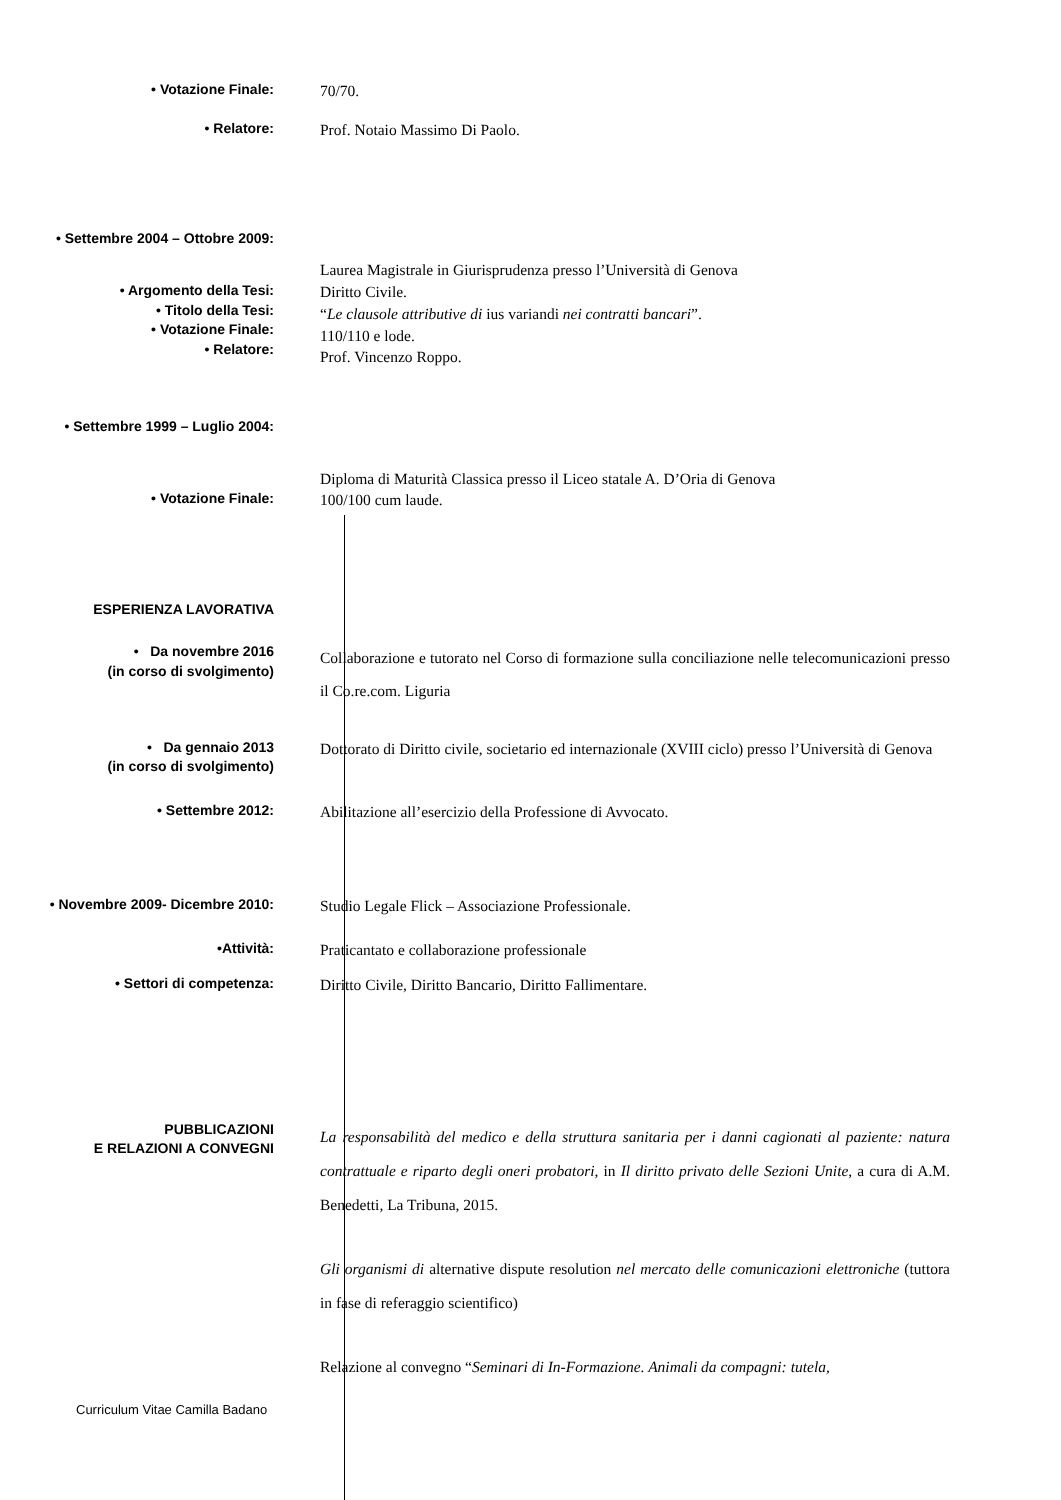• Votazione Finale: 70/70.
• Relatore: Prof. Notaio Massimo Di Paolo.
• Settembre 2004 – Ottobre 2009:
Laurea Magistrale in Giurisprudenza presso l’Università di Genova
• Argomento della Tesi:
• Titolo della Tesi:
• Votazione Finale:
• Relatore:
Diritto Civile.
“Le clausole attributive di ius variandi nei contratti bancari”.
110/110 e lode.
Prof. Vincenzo Roppo.
• Settembre 1999 – Luglio 2004:
Diploma di Maturità Classica presso il Liceo statale A. D’Oria di Genova
• Votazione Finale: 100/100 cum laude.
ESPERIENZA LAVORATIVA
• Da novembre 2016
(in corso di svolgimento)
Collaborazione e tutorato nel Corso di formazione sulla conciliazione nelle telecomunicazioni presso il Co.re.com. Liguria
• Da gennaio 2013
(in corso di svolgimento)
Dottorato di Diritto civile, societario ed internazionale (XVIII ciclo) presso l’Università di Genova
• Settembre 2012: Abilitazione all’esercizio della Professione di Avvocato.
• Novembre 2009- Dicembre 2010: Studio Legale Flick – Associazione Professionale.
•Attività: Praticantato e collaborazione professionale
• Settori di competenza: Diritto Civile, Diritto Bancario, Diritto Fallimentare.
PUBBLICAZIONI
E RELAZIONI A CONVEGNI
La responsabilità del medico e della struttura sanitaria per i danni cagionati al paziente: natura contrattuale e riparto degli oneri probatori, in Il diritto privato delle Sezioni Unite, a cura di A.M. Benedetti, La Tribuna, 2015.
Gli organismi di alternative dispute resolution nel mercato delle comunicazioni elettroniche (tuttora in fase di referaggio scientifico)
Relazione al convegno “Seminari di In-Formazione. Animali da compagni: tutela,
Curriculum Vitae Camilla Badano